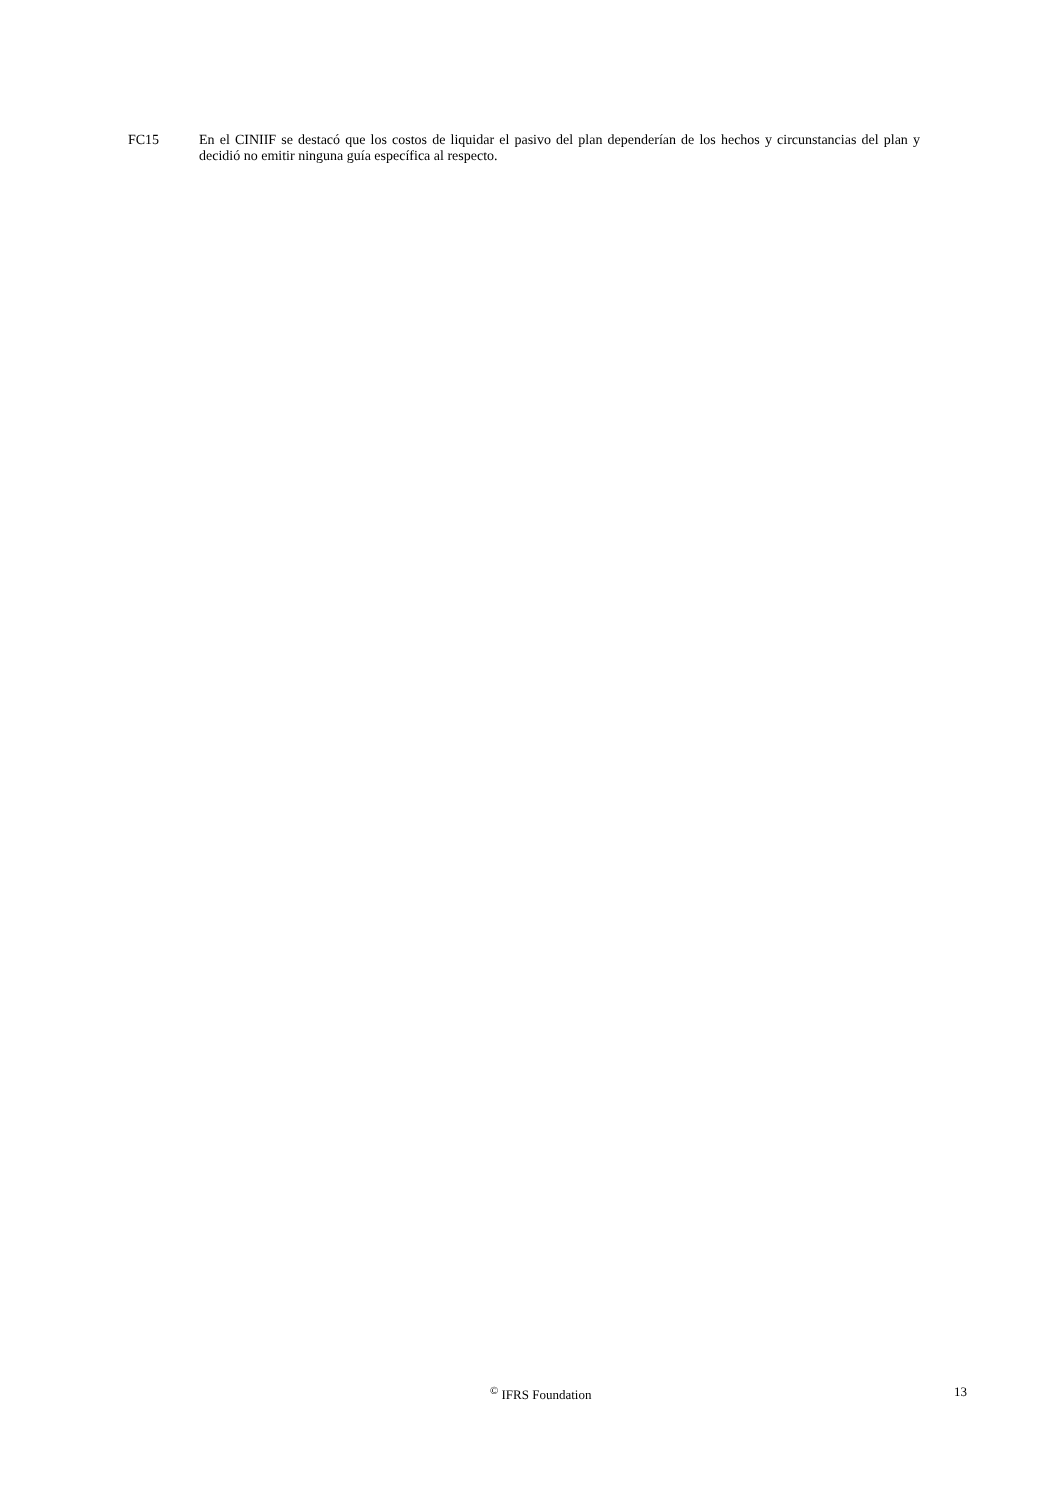FC15 En el CINIIF se destacó que los costos de liquidar el pasivo del plan dependerían de los hechos y circunstancias del plan y decidió no emitir ninguna guía específica al respecto.
<sup>©</sup> IFRS Foundation 13